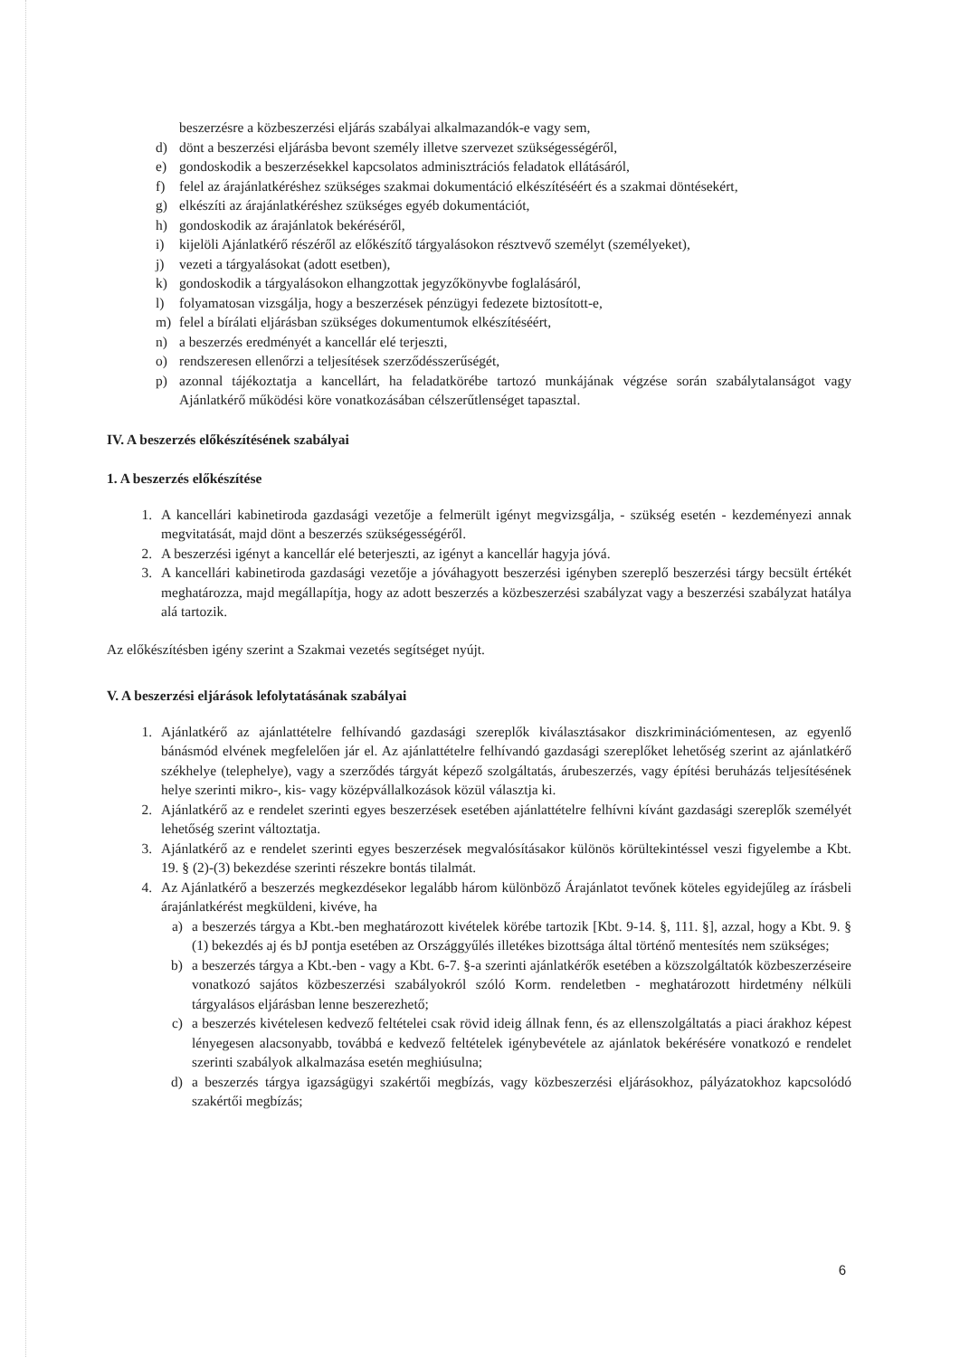beszerzésre a közbeszerzési eljárás szabályai alkalmazandók-e vagy sem,
d) dönt a beszerzési eljárásba bevont személy illetve szervezet szükségességéről,
e) gondoskodik a beszerzésekkel kapcsolatos adminisztrációs feladatok ellátásáról,
f) felel az árajánlatkéréshez szükséges szakmai dokumentáció elkészítéséért és a szakmai döntésekért,
g) elkészíti az árajánlatkéréshez szükséges egyéb dokumentációt,
h) gondoskodik az árajánlatok bekéréséről,
i) kijelöli Ajánlatkérő részéről az előkészítő tárgyalásokon résztvevő személyt (személyeket),
j) vezeti a tárgyalásokat (adott esetben),
k) gondoskodik a tárgyalásokon elhangzottak jegyzőkönyvbe foglalásáról,
l) folyamatosan vizsgálja, hogy a beszerzések pénzügyi fedezete biztosított-e,
m) felel a bírálati eljárásban szükséges dokumentumok elkészítéséért,
n) a beszerzés eredményét a kancellár elé terjeszti,
o) rendszeresen ellenőrzi a teljesítések szerződésszerűségét,
p) azonnal tájékoztatja a kancellárt, ha feladatkörébe tartozó munkájának végzése során szabálytalanságot vagy Ajánlatkérő működési köre vonatkozásában célszerűtlenséget tapasztal.
IV. A beszerzés előkészítésének szabályai
1. A beszerzés előkészítése
1. A kancellári kabinetiroda gazdasági vezetője a felmerült igényt megvizsgálja, - szükség esetén - kezdeményezi annak megvitatását, majd dönt a beszerzés szükségességéről.
2. A beszerzési igényt a kancellár elé beterjeszti, az igényt a kancellár hagyja jóvá.
3. A kancellári kabinetiroda gazdasági vezetője a jóváhagyott beszerzési igényben szereplő beszerzési tárgy becsült értékét meghatározza, majd megállapítja, hogy az adott beszerzés a közbeszerzési szabályzat vagy a beszerzési szabályzat hatálya alá tartozik.
Az előkészítésben igény szerint a Szakmai vezetés segítséget nyújt.
V. A beszerzési eljárások lefolytatásának szabályai
1. Ajánlatkérő az ajánlattételre felhívandó gazdasági szereplők kiválasztásakor diszkriminációmentesen, az egyenlő bánásmód elvének megfelelően jár el. Az ajánlattételre felhívandó gazdasági szereplőket lehetőség szerint az ajánlatkérő székhelye (telephelye), vagy a szerződés tárgyát képező szolgáltatás, árubeszerzés, vagy építési beruházás teljesítésének helye szerinti mikro-, kis- vagy középvállalkozások közül választja ki.
2. Ajánlatkérő az e rendelet szerinti egyes beszerzések esetében ajánlattételre felhívni kívánt gazdasági szereplők személyét lehetőség szerint változtatja.
3. Ajánlatkérő az e rendelet szerinti egyes beszerzések megvalósításakor különös körültekintéssel veszi figyelembe a Kbt. 19. § (2)-(3) bekezdése szerinti részekre bontás tilalmát.
4. Az Ajánlatkérő a beszerzés megkezdésekor legalább három különböző Árajánlatot tevőnek köteles egyidejűleg az írásbeli árajánlatkérést megküldeni, kivéve, ha
a) a beszerzés tárgya a Kbt.-ben meghatározott kivételek körébe tartozik [Kbt. 9-14. §, 111. §], azzal, hogy a Kbt. 9. § (1) bekezdés aj és bJ pontja esetében az Országgyűlés illetékes bizottsága által történő mentesítés nem szükséges;
b) a beszerzés tárgya a Kbt.-ben - vagy a Kbt. 6-7. §-a szerinti ajánlatkérők esetében a közszolgáltatók közbeszerzéseire vonatkozó sajátos közbeszerzési szabályokról szóló Korm. rendeletben - meghatározott hirdetmény nélküli tárgyalásos eljárásban lenne beszerezhető;
c) a beszerzés kivételesen kedvező feltételei csak rövid ideig állnak fenn, és az ellenszolgáltatás a piaci árakhoz képest lényegesen alacsonyabb, továbbá e kedvező feltételek igénybevétele az ajánlatok bekérésére vonatkozó e rendelet szerinti szabályok alkalmazása esetén meghiúsulna;
d) a beszerzés tárgya igazságügyi szakértői megbízás, vagy közbeszerzési eljárásokhoz, pályázatokhoz kapcsolódó szakértői megbízás;
6